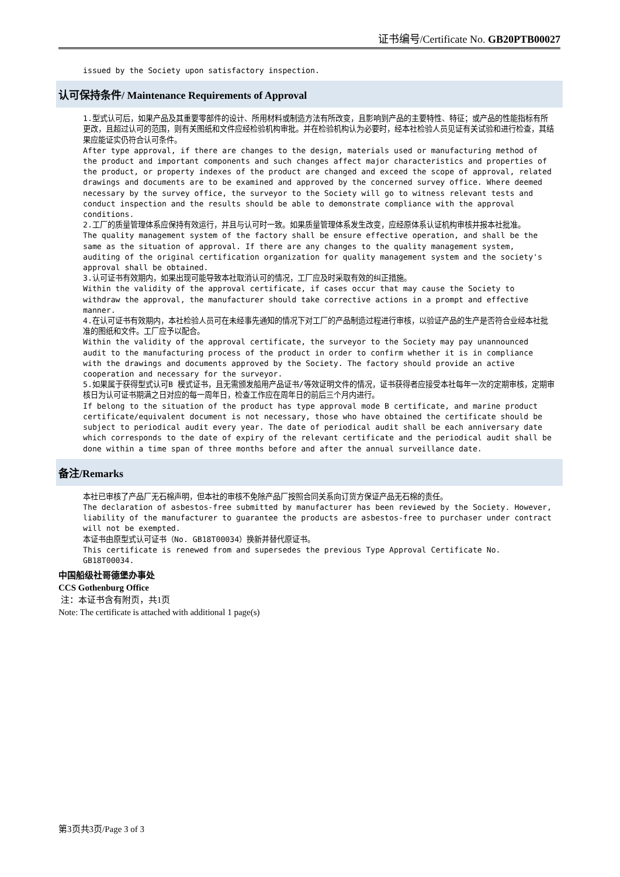证书编号/Certificate No. GB20PTB00027
issued by the Society upon satisfactory inspection.
认可保持条件/ Maintenance Requirements of Approval
1.型式认可后，如果产品及其重要零部件的设计、所用材料或制造方法有所改变，且影响到产品的主要特性、特征；或产品的性能指标有所更改，且超过认可的范围，则有关图纸和文件应经检验机构审批。并在检验机构认为必要时，经本社检验人员见证有关试验和进行检查，其结果应能证实仍符合认可条件。
After type approval, if there are changes to the design, materials used or manufacturing method of the product and important components and such changes affect major characteristics and properties of the product, or property indexes of the product are changed and exceed the scope of approval, related drawings and documents are to be examined and approved by the concerned survey office. Where deemed necessary by the survey office, the surveyor to the Society will go to witness relevant tests and conduct inspection and the results should be able to demonstrate compliance with the approval conditions.
2.工厂的质量管理体系应保持有效运行，并且与认可时一致。如果质量管理体系发生改变，应经原体系认证机构审核并报本社批准。
The quality management system of the factory shall be ensure effective operation, and shall be the same as the situation of approval. If there are any changes to the quality management system, auditing of the original certification organization for quality management system and the society's approval shall be obtained.
3.认可证书有效期内，如果出现可能导致本社取消认可的情况，工厂应及时采取有效的纠正措施。
Within the validity of the approval certificate, if cases occur that may cause the Society to withdraw the approval, the manufacturer should take corrective actions in a prompt and effective manner.
4.在认可证书有效期内，本社检验人员可在未经事先通知的情况下对工厂的产品制造过程进行审核，以验证产品的生产是否符合业经本社批准的图纸和文件。工厂应予以配合。
Within the validity of the approval certificate, the surveyor to the Society may pay unannounced audit to the manufacturing process of the product in order to confirm whether it is in compliance with the drawings and documents approved by the Society. The factory should provide an active cooperation and necessary for the surveyor.
5.如果属于获得型式认可B 模式证书，且无需颁发船用产品证书/等效证明文件的情况，证书获得者应接受本社每年一次的定期审核，定期审核日为认可证书期满之日对应的每一周年日，检查工作应在周年日的前后三个月内进行。
If belong to the situation of the product has type approval mode B certificate, and marine product certificate/equivalent document is not necessary, those who have obtained the certificate should be subject to periodical audit every year. The date of periodical audit shall be each anniversary date which corresponds to the date of expiry of the relevant certificate and the periodical audit shall be done within a time span of three months before and after the annual surveillance date.
备注/Remarks
本社已审核了产品厂无石棉声明，但本社的审核不免除产品厂按照合同关系向订货方保证产品无石棉的责任。
The declaration of asbestos-free submitted by manufacturer has been reviewed by the Society. However, liability of the manufacturer to guarantee the products are asbestos-free to purchaser under contract will not be exempted.
本证书由原型式认可证书（No. GB18T00034）换新并替代原证书。
This certificate is renewed from and supersedes the previous Type Approval Certificate No. GB18T00034.
中国船级社哥德堡办事处
CCS Gothenburg Office
注：本证书含有附页，共1页
Note: The certificate is attached with additional 1 page(s)
第3页共3页/Page 3 of 3